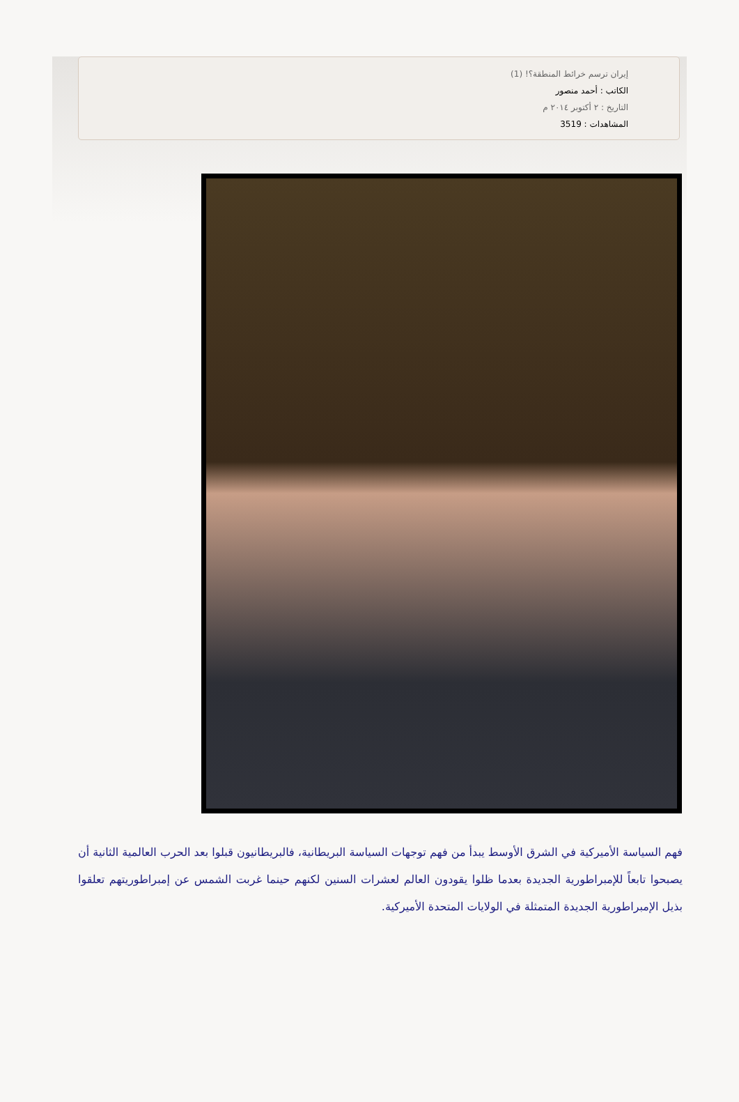إيران ترسم خرائط المنطقة؟! (1)
الكاتب : أحمد منصور
التاريخ : ٢ أكتوبر ٢٠١٤ م
المشاهدات : 3519
فهم السياسة الأميركية في الشرق الأوسط يبدأ من فهم توجهات السياسة البريطانية، فالبريطانيون قبلوا بعد الحرب العالمية الثانية أن يصبحوا تابعاً للإمبراطورية الجديدة بعدما ظلوا يقودون العالم لعشرات السنين لكنهم حينما غربت الشمس عن إمبراطوريتهم تعلقوا بذيل الإمبراطورية الجديدة المتمثلة في الولايات المتحدة الأميركية.